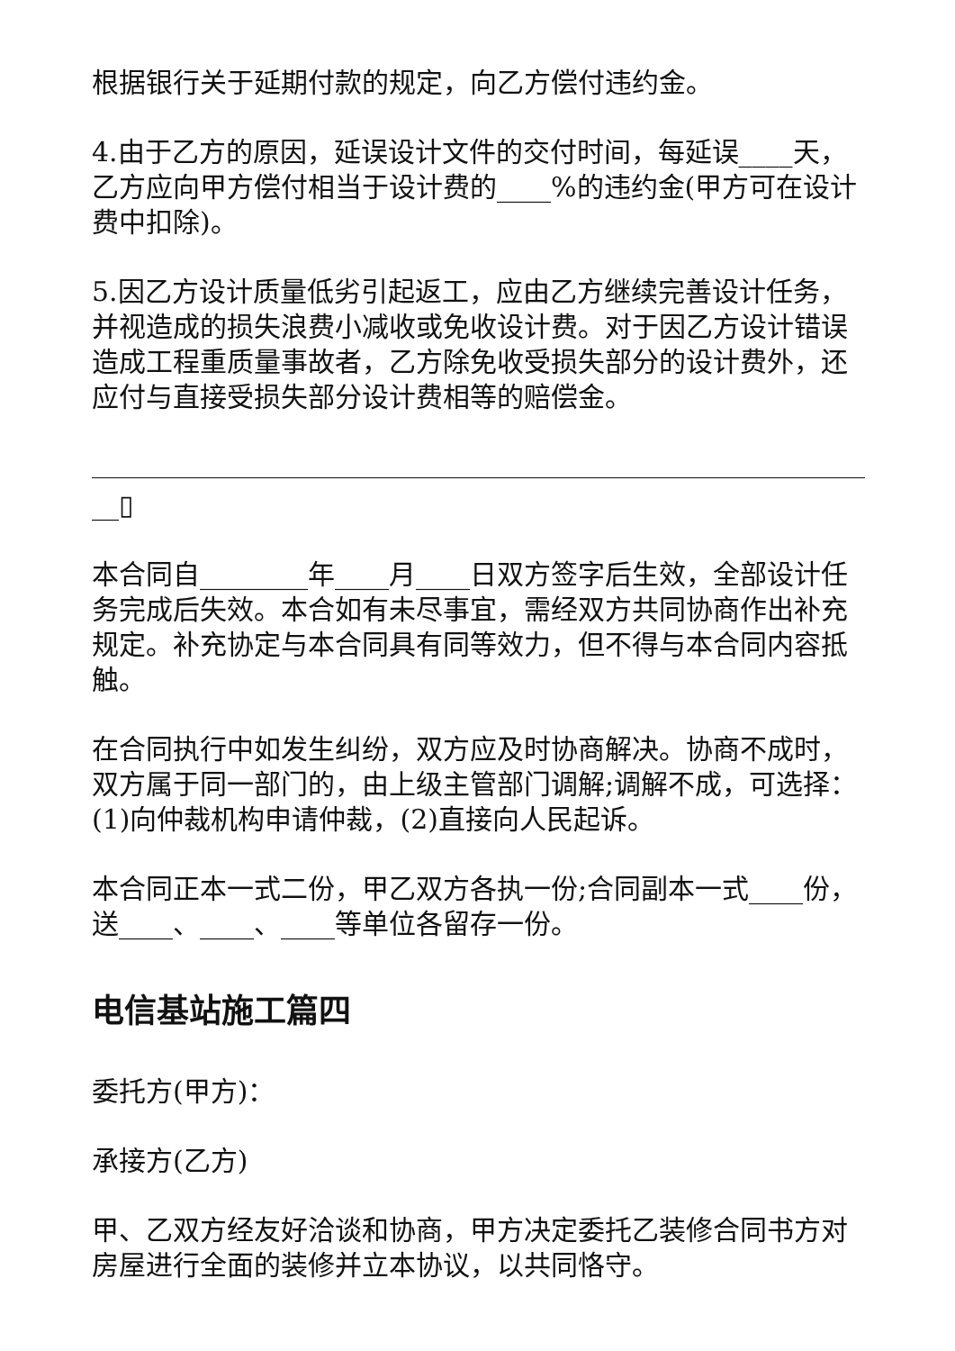根据银行关于延期付款的规定，向乙方偿付违约金。
4.由于乙方的原因，延误设计文件的交付时间，每延误____天，乙方应向甲方偿付相当于设计费的____%的违约金(甲方可在设计费中扣除)。
5.因乙方设计质量低劣引起返工，应由乙方继续完善设计任务，并视造成的损失浪费小减收或免收设计费。对于因乙方设计错误造成工程重质量事故者，乙方除免收受损失部分的设计费外，还应付与直接受损失部分设计费相等的赔偿金。
__▯
本合同自________年____月____日双方签字后生效，全部设计任务完成后失效。本合如有未尽事宜，需经双方共同协商作出补充规定。补充协定与本合同具有同等效力，但不得与本合同内容抵触。
在合同执行中如发生纠纷，双方应及时协商解决。协商不成时，双方属于同一部门的，由上级主管部门调解;调解不成，可选择：(1)向仲裁机构申请仲裁，(2)直接向人民起诉。
本合同正本一式二份，甲乙双方各执一份;合同副本一式____份，送____、____、____等单位各留存一份。
电信基站施工篇四
委托方(甲方)：
承接方(乙方)
甲、乙双方经友好洽谈和协商，甲方决定委托乙装修合同书方对房屋进行全面的装修并立本协议，以共同恪守。